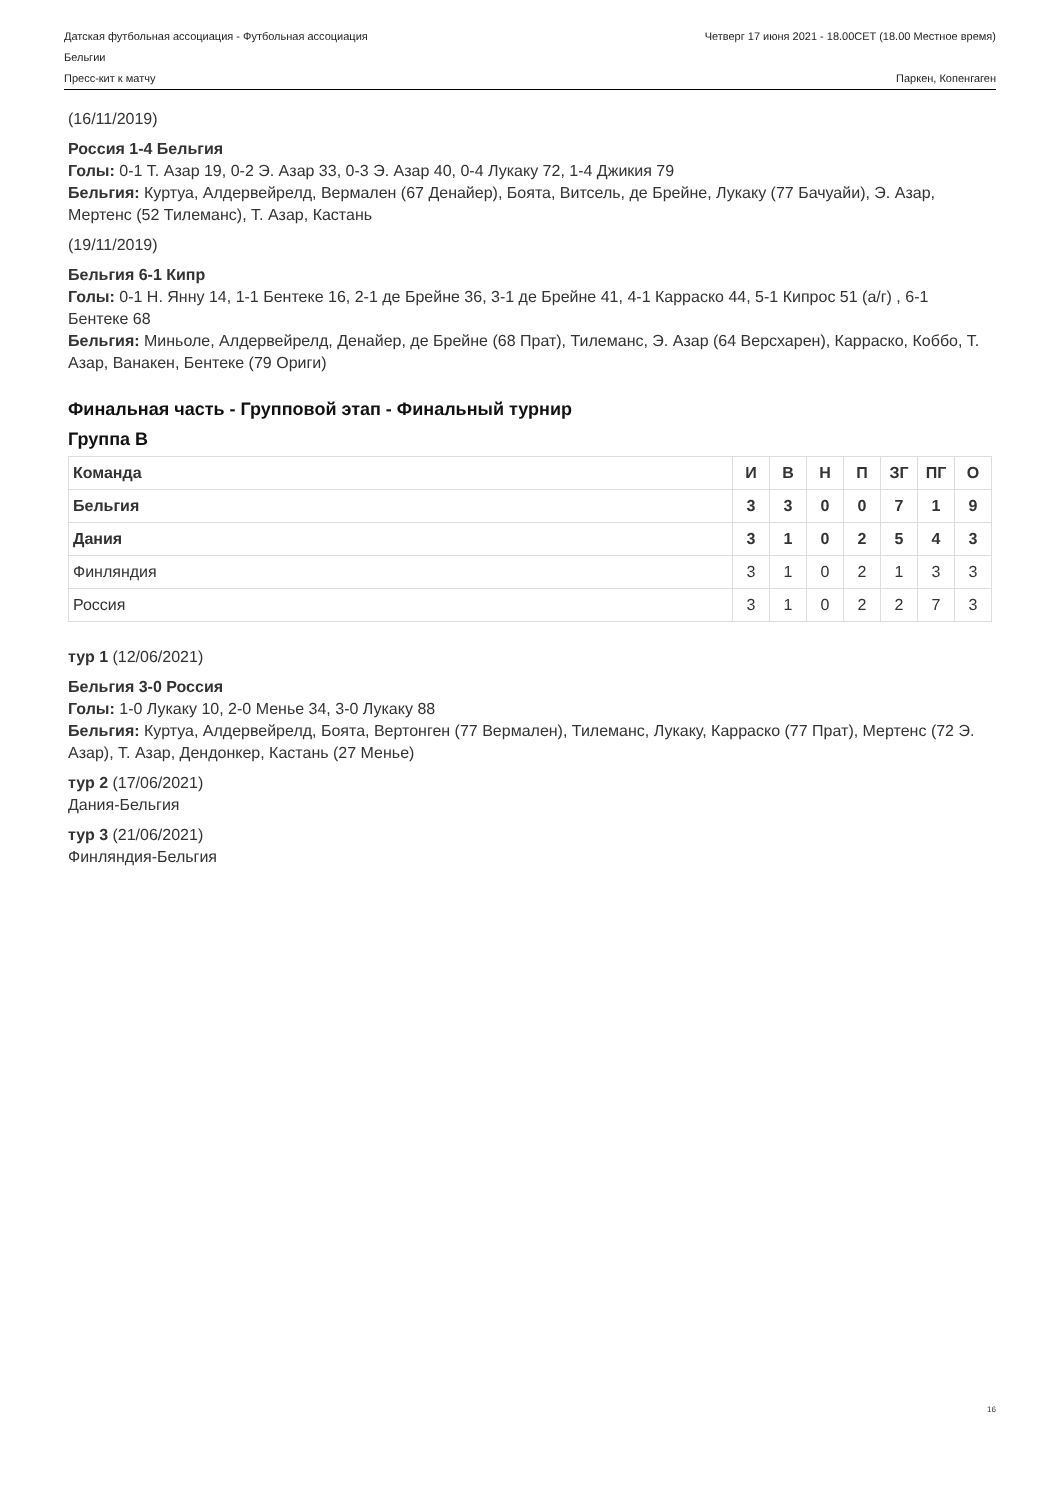Датская футбольная ассоциация - Футбольная ассоциация
Бельгии Четверг 17 июня 2021 - 18.00CET (18.00 Местное время)
Пресс-кит к матчу Паркен, Копенгаген
(16/11/2019)
Россия 1-4 Бельгия
Голы: 0-1 Т. Азар 19, 0-2 Э. Азар 33, 0-3 Э. Азар 40, 0-4 Лукаку 72, 1-4 Джикия 79
Бельгия: Куртуа, Алдервейрелд, Вермален (67 Денайер), Боята, Витсель, де Брейне, Лукаку (77 Бачуайи), Э. Азар, Мертенс (52 Тилеманс), Т. Азар, Кастань
(19/11/2019)
Бельгия 6-1 Кипр
Голы: 0-1 Н. Янну 14, 1-1 Бентеке 16, 2-1 де Брейне 36, 3-1 де Брейне 41, 4-1 Карраско 44, 5-1 Кипрос 51 (а/г) , 6-1 Бентеке 68
Бельгия: Миньоле, Алдервейрелд, Денайер, де Брейне (68 Прат), Тилеманс, Э. Азар (64 Версхарен), Карраско, Коббо, Т. Азар, Ванакен, Бентеке (79 Ориги)
Финальная часть - Групповой этап - Финальный турнир
Группа B
| Команда | И | В | Н | П | ЗГ | ПГ | О |
| --- | --- | --- | --- | --- | --- | --- | --- |
| Бельгия | 3 | 3 | 0 | 0 | 7 | 1 | 9 |
| Дания | 3 | 1 | 0 | 2 | 5 | 4 | 3 |
| Финляндия | 3 | 1 | 0 | 2 | 1 | 3 | 3 |
| Россия | 3 | 1 | 0 | 2 | 2 | 7 | 3 |
тур 1 (12/06/2021)
Бельгия 3-0 Россия
Голы: 1-0 Лукаку 10, 2-0 Менье 34, 3-0 Лукаку 88
Бельгия: Куртуа, Алдервейрелд, Боята, Вертонген (77 Вермален), Тилеманс, Лукаку, Карраско (77 Прат), Мертенс (72 Э. Азар), Т. Азар, Дендонкер, Кастань (27 Менье)
тур 2 (17/06/2021)
Дания-Бельгия
тур 3 (21/06/2021)
Финляндия-Бельгия
16